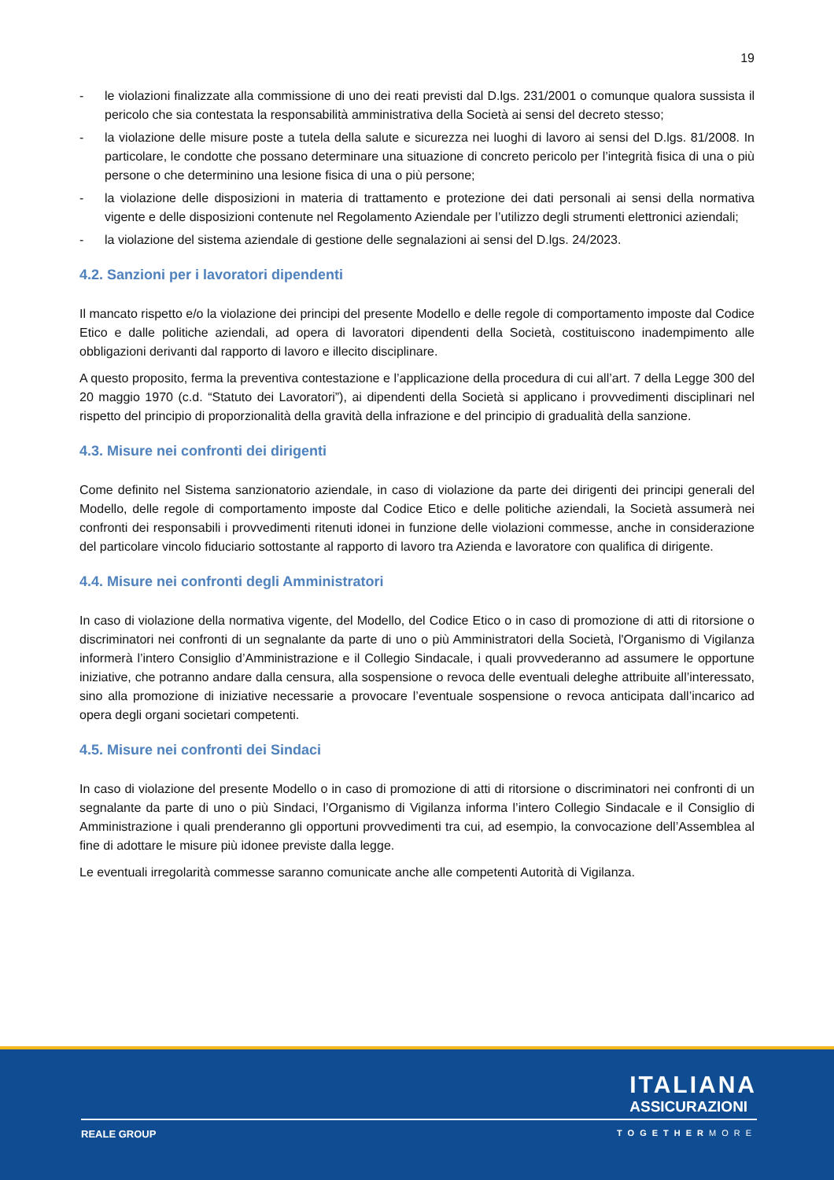19
- le violazioni finalizzate alla commissione di uno dei reati previsti dal D.lgs. 231/2001 o comunque qualora sussista il pericolo che sia contestata la responsabilità amministrativa della Società ai sensi del decreto stesso;
- la violazione delle misure poste a tutela della salute e sicurezza nei luoghi di lavoro ai sensi del D.lgs. 81/2008. In particolare, le condotte che possano determinare una situazione di concreto pericolo per l’integrità fisica di una o più persone o che determinino una lesione fisica di una o più persone;
- la violazione delle disposizioni in materia di trattamento e protezione dei dati personali ai sensi della normativa vigente e delle disposizioni contenute nel Regolamento Aziendale per l’utilizzo degli strumenti elettronici aziendali;
- la violazione del sistema aziendale di gestione delle segnalazioni ai sensi del D.lgs. 24/2023.
4.2. Sanzioni per i lavoratori dipendenti
Il mancato rispetto e/o la violazione dei principi del presente Modello e delle regole di comportamento imposte dal Codice Etico e dalle politiche aziendali, ad opera di lavoratori dipendenti della Società, costituiscono inadempimento alle obbligazioni derivanti dal rapporto di lavoro e illecito disciplinare.
A questo proposito, ferma la preventiva contestazione e l’applicazione della procedura di cui all’art. 7 della Legge 300 del 20 maggio 1970 (c.d. “Statuto dei Lavoratori”), ai dipendenti della Società si applicano i provvedimenti disciplinari nel rispetto del principio di proporzionalità della gravità della infrazione e del principio di gradualità della sanzione.
4.3. Misure nei confronti dei dirigenti
Come definito nel Sistema sanzionatorio aziendale, in caso di violazione da parte dei dirigenti dei principi generali del Modello, delle regole di comportamento imposte dal Codice Etico e delle politiche aziendali, la Società assumerà nei confronti dei responsabili i provvedimenti ritenuti idonei in funzione delle violazioni commesse, anche in considerazione del particolare vincolo fiduciario sottostante al rapporto di lavoro tra Azienda e lavoratore con qualifica di dirigente.
4.4. Misure nei confronti degli Amministratori
In caso di violazione della normativa vigente, del Modello, del Codice Etico o in caso di promozione di atti di ritorsione o discriminatori nei confronti di un segnalante da parte di uno o più Amministratori della Società, l'Organismo di Vigilanza informerà l’intero Consiglio d’Amministrazione e il Collegio Sindacale, i quali provvederanno ad assumere le opportune iniziative, che potranno andare dalla censura, alla sospensione o revoca delle eventuali deleghe attribuite all’interessato, sino alla promozione di iniziative necessarie a provocare l’eventuale sospensione o revoca anticipata dall’incarico ad opera degli organi societari competenti.
4.5. Misure nei confronti dei Sindaci
In caso di violazione del presente Modello o in caso di promozione di atti di ritorsione o discriminatori nei confronti di un segnalante da parte di uno o più Sindaci, l’Organismo di Vigilanza informa l’intero Collegio Sindacale e il Consiglio di Amministrazione i quali prenderanno gli opportuni provvedimenti tra cui, ad esempio, la convocazione dell’Assemblea al fine di adottare le misure più idonee previste dalla legge.
Le eventuali irregolarità commesse saranno comunicate anche alle competenti Autorità di Vigilanza.
ITALIANA
ASSICURAZIONI
REALE GROUP TOGETHERMORE